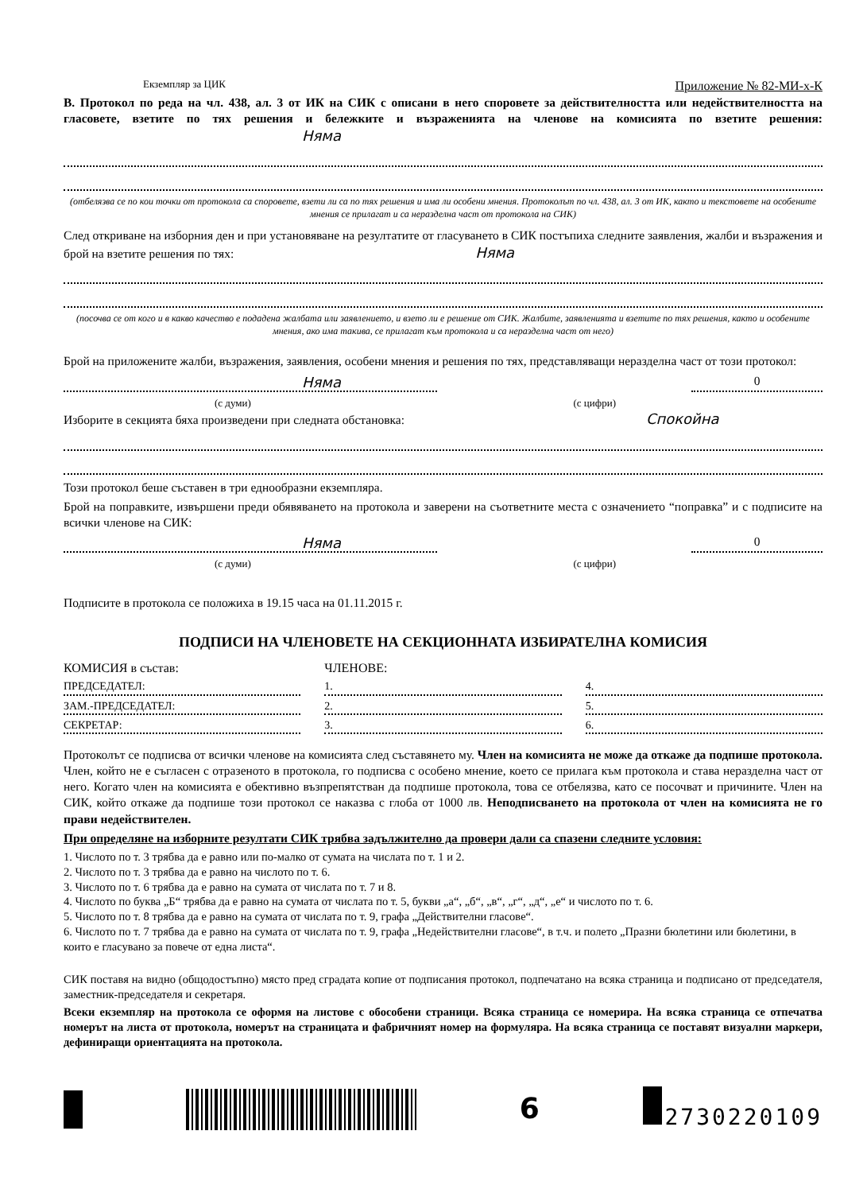Екземпляр за ЦИК Приложение № 82-МИ-х-К
В. Протокол по реда на чл. 438, ал. 3 от ИК на СИК с описани в него споровете за действителността или недействителността на гласовете, взетите по тях решения и бележките и възраженията на членове на комисията по взетите решения: Няма
(отбелязва се по кои точки от протокола са споровете, взети ли са по тях решения и има ли особени мнения. Протоколът по чл. 438, ал. 3 от ИК, както и текстовете на особените мнения се прилагат и са неразделна част от протокола на СИК)
След откриване на изборния ден и при установяване на резултатите от гласуването в СИК постъпиха следните заявления, жалби и възражения и брой на взетите решения по тях: Няма
(посочва се от кого и в какво качество е подадена жалбата или заявлението, и взето ли е решение от СИК. Жалбите, заявленията и взетите по тях решения, както и особените мнения, ако има такива, се прилагат към протокола и са неразделна част от него)
Брой на приложените жалби, възражения, заявления, особени мнения и решения по тях, представляващи неразделна част от този протокол:
Няма
0
(с думи) (с цифри)
Изборите в секцията бяха произведени при следната обстановка: Спокойна
Този протокол беше съставен в три еднообразни екземпляра.
Брой на поправките, извършени преди обявяването на протокола и заверени на съответните места с означението “поправка” и с подписите на всички членове на СИК:
Няма
0
(с думи) (с цифри)
Подписите в протокола се положиха в 19.15 часа на 01.11.2015 г.
ПОДПИСИ НА ЧЛЕНОВЕТЕ НА СЕКЦИОННАТА ИЗБИРАТЕЛНА КОМИСИЯ
КОМИСИЯ в състав: ЧЛЕНОВЕ:
ПРЕДСЕДАТЕЛ:
1.
4.
ЗАМ.-ПРЕДСЕДАТЕЛ:
2.
5.
СЕКРЕТАР:
3.
6.
Протоколът се подписва от всички членове на комисията след съставянето му. Член на комисията не може да откаже да подпише протокола. Член, който не е съгласен с отразеното в протокола, го подписва с особено мнение, което се прилага към протокола и става неразделна част от него. Когато член на комисията е обективно възпрепятстван да подпише протокола, това се отбелязва, като се посочват и причините. Член на СИК, който откаже да подпише този протокол се наказва с глоба от 1000 лв. Неподписването на протокола от член на комисията не го прави недействителен.
При определяне на изборните резултати СИК трябва задължително да провери дали са спазени следните условия:
1. Числото по т. 3 трябва да е равно или по-малко от сумата на числата по т. 1 и 2.
2. Числото по т. 3 трябва да е равно на числото по т. 6.
3. Числото по т. 6 трябва да е равно на сумата от числата по т. 7 и 8.
4. Числото по буква „Б“ трябва да е равно на сумата от числата по т. 5, букви „а“, „б“, „в“, „г“, „д“, „е“ и числото по т. 6.
5. Числото по т. 8 трябва да е равно на сумата от числата по т. 9, графа „Действителни гласове“.
6. Числото по т. 7 трябва да е равно на сумата от числата по т. 9, графа „Недействителни гласове“, в т.ч. и полето „Празни бюлетини или бюлетини, в които е гласувано за повече от една листа“.
СИК поставя на видно (общодостъпно) място пред сградата копие от подписания протокол, подпечатано на всяка страница и подписано от председателя, заместник-председателя и секретаря.
Всеки екземпляр на протокола се оформя на листове с обособени страници. Всяка страница се номерира. На всяка страница се отпечатва номерът на листа от протокола, номерът на страницата и фабричният номер на формуляра. На всяка страница се поставят визуални маркери, дефиниращи ориентацията на протокола.
6 2730220109